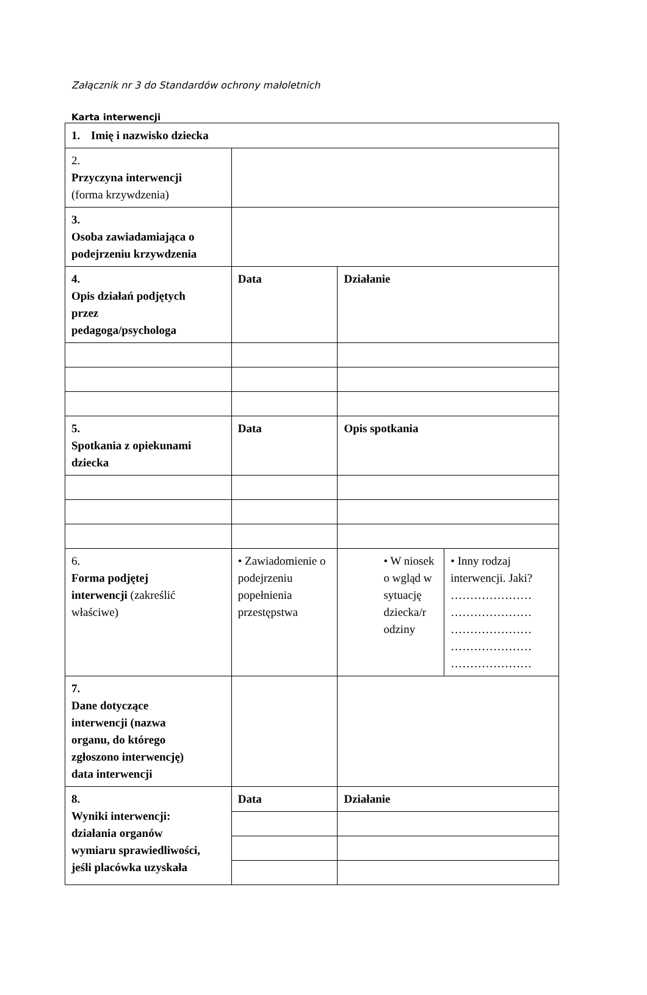Załącznik nr 3 do Standardów ochrony małoletnich
Karta interwencji
| 1. Imię i nazwisko dziecka | | | |
| 2. Przyczyna interwencji (forma krzywdzenia) | | | |
| 3. Osoba zawiadamiająca o podejrzeniu krzywdzenia | | | |
| 4. Opis działań podjętych przez pedagoga/psychologa | Data | Działanie | |
| 5. Spotkania z opiekunami dziecka | Data | Opis spotkania | |
| 6. Forma podjętej interwencji (zakreślić właściwe) | • Zawiadomienie o podejrzeniu popełnienia przestępstwa | • W niosek o wgląd w sytuację dziecka/r odziny | • Inny rodzaj interwencji. Jaki? ………………… ………………… ………………… ………………… ………………… |
| 7. Dane dotyczące interwencji (nazwa organu, do którego zgłoszono interwencję) data interwencji | | | |
| 8. Wyniki interwencji: działania organów wymiaru sprawiedliwości, jeśli placówka uzyskała | Data | Działanie | |